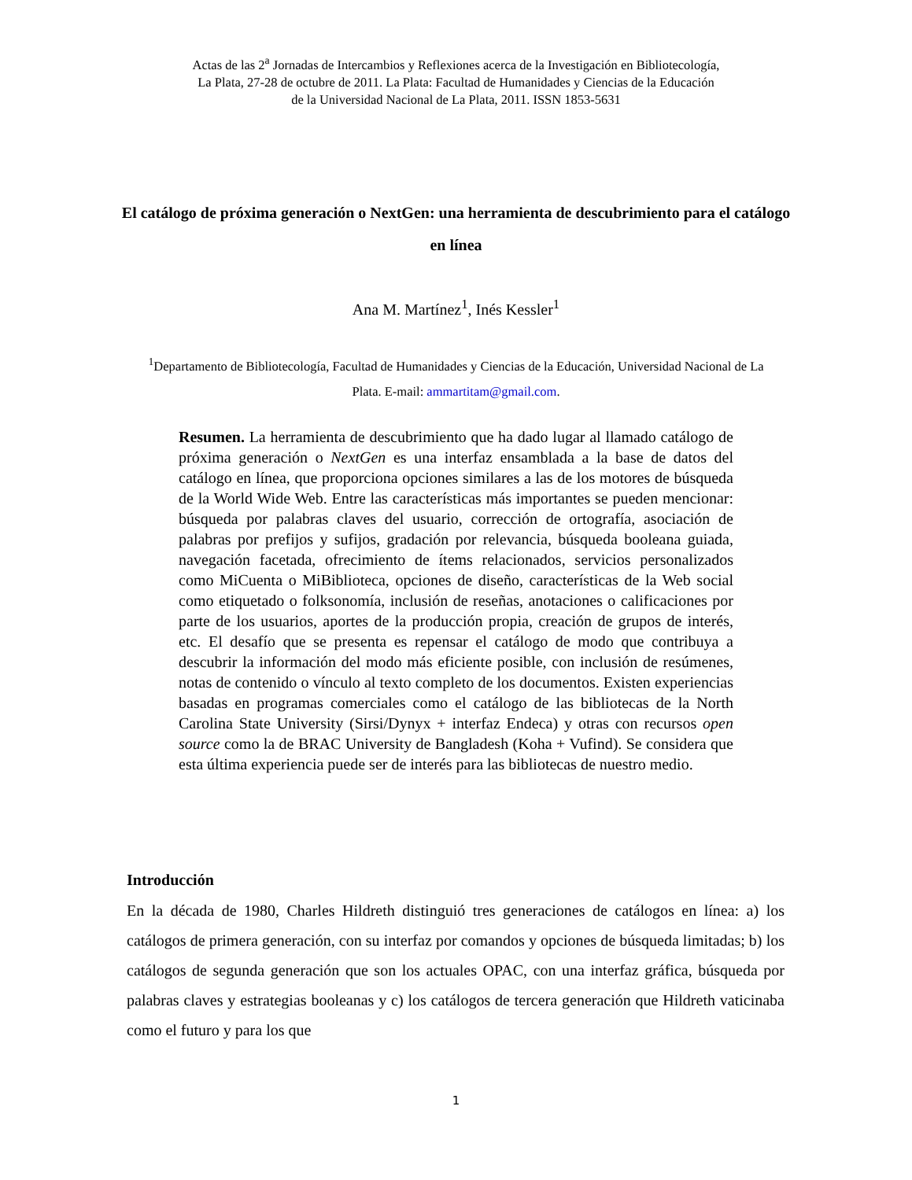Actas de las 2<sup>a</sup> Jornadas de Intercambios y Reflexiones acerca de la Investigación en Bibliotecología,
La Plata, 27-28 de octubre de 2011. La Plata: Facultad de Humanidades y Ciencias de la Educación
de la Universidad Nacional de La Plata, 2011. ISSN 1853-5631
El catálogo de próxima generación o NextGen: una herramienta de descubrimiento para el catálogo en línea
Ana M. Martínez<sup>1</sup>, Inés Kessler<sup>1</sup>
<sup>1</sup> Departamento de Bibliotecología, Facultad de Humanidades y Ciencias de la Educación, Universidad Nacional de La Plata. E-mail: ammartitam@gmail.com.
Resumen. La herramienta de descubrimiento que ha dado lugar al llamado catálogo de próxima generación o NextGen es una interfaz ensamblada a la base de datos del catálogo en línea, que proporciona opciones similares a las de los motores de búsqueda de la World Wide Web. Entre las características más importantes se pueden mencionar: búsqueda por palabras claves del usuario, corrección de ortografía, asociación de palabras por prefijos y sufijos, gradación por relevancia, búsqueda booleana guiada, navegación facetada, ofrecimiento de ítems relacionados, servicios personalizados como MiCuenta o MiBiblioteca, opciones de diseño, características de la Web social como etiquetado o folksonomía, inclusión de reseñas, anotaciones o calificaciones por parte de los usuarios, aportes de la producción propia, creación de grupos de interés, etc. El desafío que se presenta es repensar el catálogo de modo que contribuya a descubrir la información del modo más eficiente posible, con inclusión de resúmenes, notas de contenido o vínculo al texto completo de los documentos. Existen experiencias basadas en programas comerciales como el catálogo de las bibliotecas de la North Carolina State University (Sirsi/Dynyx + interfaz Endeca) y otras con recursos open source como la de BRAC University de Bangladesh (Koha + Vufind). Se considera que esta última experiencia puede ser de interés para las bibliotecas de nuestro medio.
Introducción
En la década de 1980, Charles Hildreth distinguió tres generaciones de catálogos en línea: a) los catálogos de primera generación, con su interfaz por comandos y opciones de búsqueda limitadas; b) los catálogos de segunda generación que son los actuales OPAC, con una interfaz gráfica, búsqueda por palabras claves y estrategias booleanas y c) los catálogos de tercera generación que Hildreth vaticinaba como el futuro y para los que
1